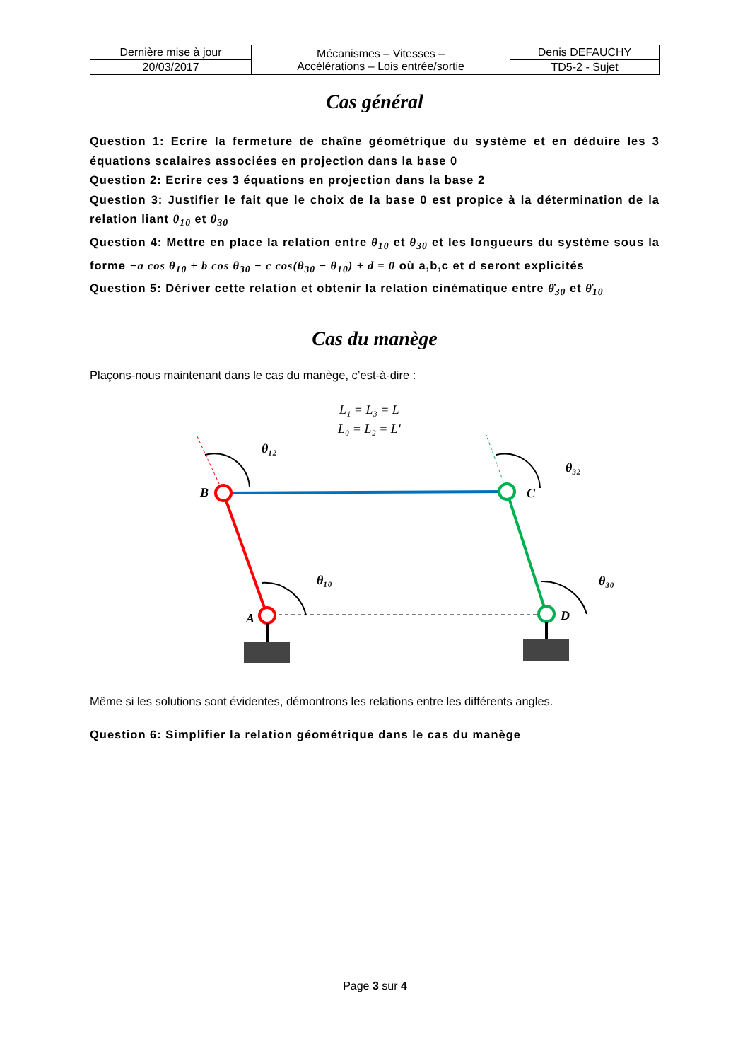| Dernière mise à jour | Mécanismes – Vitesses – Accélérations – Lois entrée/sortie | Denis DEFAUCHY |
| 20/03/2017 | | TD5-2 - Sujet |
Cas général
Question 1: Ecrire la fermeture de chaîne géométrique du système et en déduire les 3 équations scalaires associées en projection dans la base 0
Question 2: Ecrire ces 3 équations en projection dans la base 2
Question 3: Justifier le fait que le choix de la base 0 est propice à la détermination de la relation liant θ<sub>10</sub> et θ<sub>30</sub>
Question 4: Mettre en place la relation entre θ<sub>10</sub> et θ<sub>30</sub> et les longueurs du système sous la forme −a cos θ<sub>10</sub> + b cos θ<sub>30</sub> − c cos(θ<sub>30</sub> − θ<sub>10</sub>) + d = 0 où a,b,c et d seront explicités
Question 5: Dériver cette relation et obtenir la relation cinématique entre θ̇<sub>30</sub> et θ̇<sub>10</sub>
Cas du manège
Plaçons-nous maintenant dans le cas du manège, c’est-à-dire :
L₁ = L₃ = L
L₀ = L₂ = L′
θ₁₂
θ₃₂
θ₁₀
θ₃₀
B
C
A
D
Même si les solutions sont évidentes, démontrons les relations entre les différents angles.
Question 6: Simplifier la relation géométrique dans le cas du manège
Page 3 sur 4